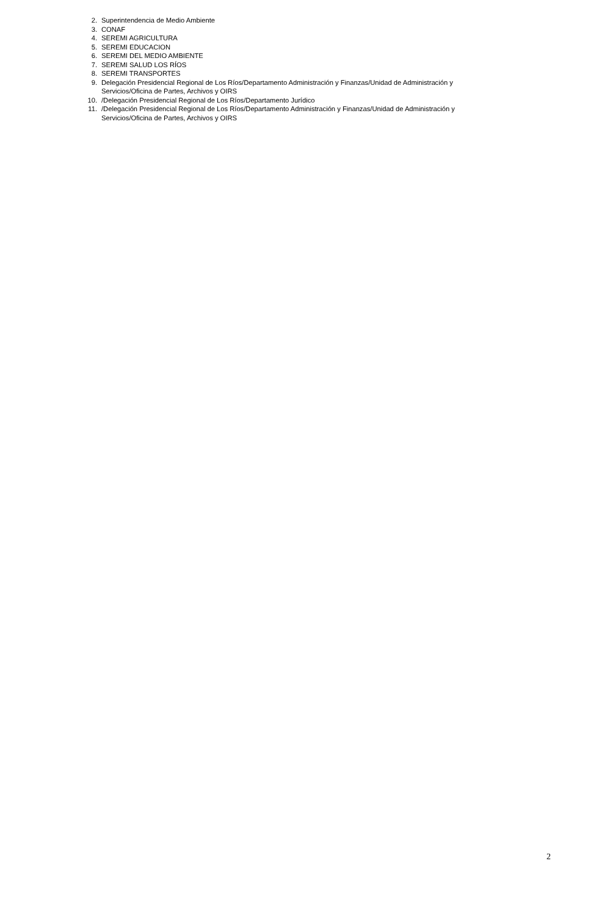2. Superintendencia de Medio Ambiente
3. CONAF
4. SEREMI AGRICULTURA
5. SEREMI EDUCACION
6. SEREMI DEL MEDIO AMBIENTE
7. SEREMI SALUD LOS RÍOS
8. SEREMI TRANSPORTES
9. Delegación Presidencial Regional de Los Ríos/Departamento Administración y Finanzas/Unidad de Administración y Servicios/Oficina de Partes, Archivos y OIRS
10. /Delegación Presidencial Regional de Los Ríos/Departamento Jurídico
11. /Delegación Presidencial Regional de Los Ríos/Departamento Administración y Finanzas/Unidad de Administración y Servicios/Oficina de Partes, Archivos y OIRS
2